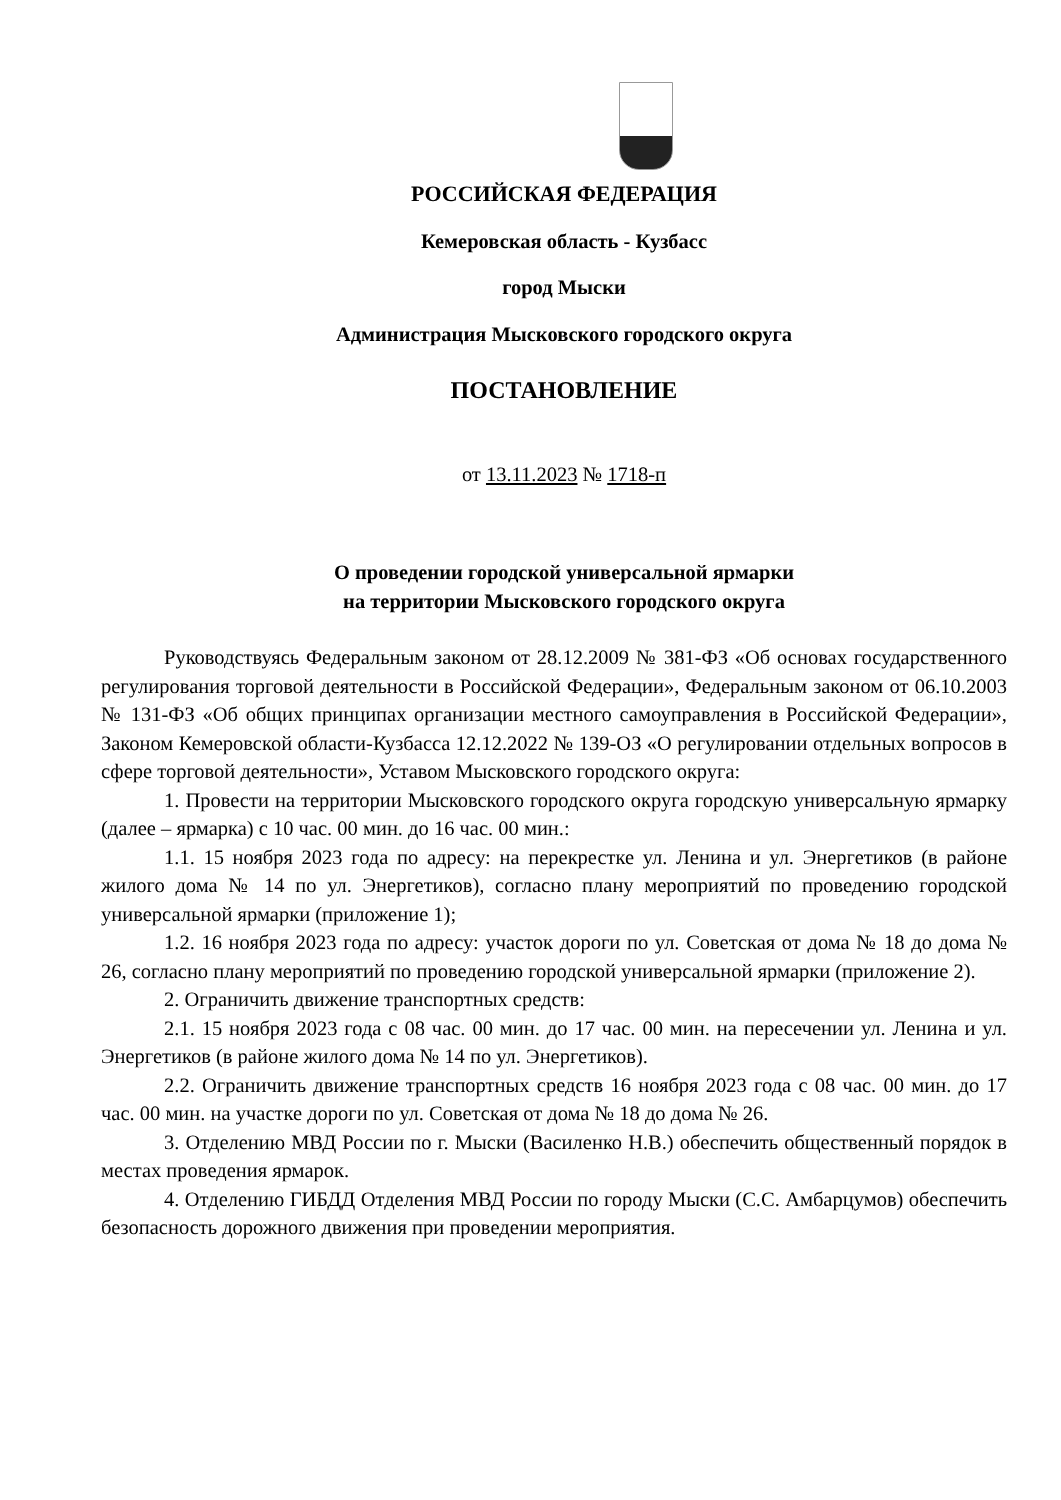РОССИЙСКАЯ ФЕДЕРАЦИЯ
Кемеровская область - Кузбасс
город Мыски
Администрация Мысковского городского округа
ПОСТАНОВЛЕНИЕ
от 13.11.2023 № 1718-п
О проведении городской универсальной ярмарки
на территории Мысковского городского округа
Руководствуясь Федеральным законом от 28.12.2009 № 381-ФЗ «Об основах государственного регулирования торговой деятельности в Российской Федерации», Федеральным законом от 06.10.2003 № 131-ФЗ «Об общих принципах организации местного самоуправления в Российской Федерации», Законом Кемеровской области-Кузбасса 12.12.2022 № 139-ОЗ «О регулировании отдельных вопросов в сфере торговой деятельности», Уставом Мысковского городского округа:
1. Провести на территории Мысковского городского округа городскую универсальную ярмарку (далее – ярмарка) с 10 час. 00 мин. до 16 час. 00 мин.:
1.1. 15 ноября 2023 года по адресу: на перекрестке ул. Ленина и ул. Энергетиков (в районе жилого дома № 14 по ул. Энергетиков), согласно плану мероприятий по проведению городской универсальной ярмарки (приложение 1);
1.2. 16 ноября 2023 года по адресу: участок дороги по ул. Советская от дома № 18 до дома № 26, согласно плану мероприятий по проведению городской универсальной ярмарки (приложение 2).
2. Ограничить движение транспортных средств:
2.1. 15 ноября 2023 года с 08 час. 00 мин. до 17 час. 00 мин. на пересечении ул. Ленина и ул. Энергетиков (в районе жилого дома № 14 по ул. Энергетиков).
2.2. Ограничить движение транспортных средств 16 ноября 2023 года с 08 час. 00 мин. до 17 час. 00 мин. на участке дороги по ул. Советская от дома № 18 до дома № 26.
3. Отделению МВД России по г. Мыски (Василенко Н.В.) обеспечить общественный порядок в местах проведения ярмарок.
4. Отделению ГИБДД Отделения МВД России по городу Мыски (С.С. Амбарцумов) обеспечить безопасность дорожного движения при проведении мероприятия.